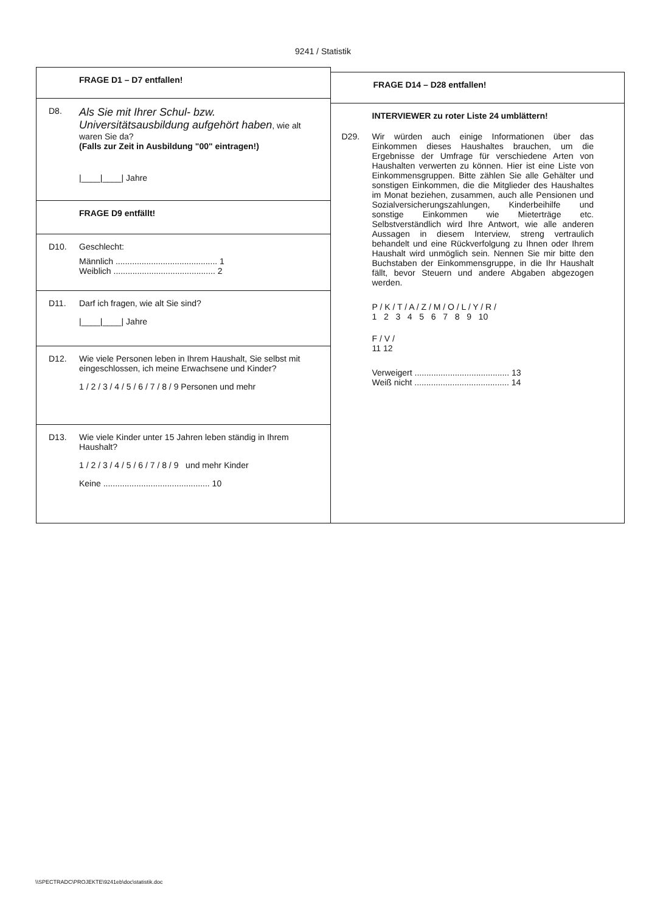9241 / Statistik
FRAGE D1 – D7 entfallen!
D8.
Als Sie mit Ihrer Schul- bzw. Universitätsausbildung aufgehört haben, wie alt waren Sie da?
(Falls zur Zeit in Ausbildung "00" eintragen!)
|____|____| Jahre
FRAGE D9 entfällt!
D10. Geschlecht:
Männlich ........................................... 1
Weiblich ........................................... 2
D11. Darf ich fragen, wie alt Sie sind?
|____|____| Jahre
D12. Wie viele Personen leben in Ihrem Haushalt, Sie selbst mit eingeschlossen, ich meine Erwachsene und Kinder?
1 / 2 / 3 / 4 / 5 / 6 / 7 / 8 / 9 Personen und mehr
D13. Wie viele Kinder unter 15 Jahren leben ständig in Ihrem Haushalt?
1 / 2 / 3 / 4 / 5 / 6 / 7 / 8 / 9 und mehr Kinder
Keine ............................................. 10
FRAGE D14 – D28 entfallen!
INTERVIEWER zu roter Liste 24 umblättern!
D29. Wir würden auch einige Informationen über das Einkommen dieses Haushaltes brauchen, um die Ergebnisse der Umfrage für verschiedene Arten von Haushalten verwerten zu können. Hier ist eine Liste von Einkommensgruppen. Bitte zählen Sie alle Gehälter und sonstigen Einkommen, die die Mitglieder des Haushaltes im Monat beziehen, zusammen, auch alle Pensionen und Sozialversicherungszahlungen, Kinderbeihilfe und sonstige Einkommen wie Mieterträge etc. Selbstverständlich wird Ihre Antwort, wie alle anderen Aussagen in diesem Interview, streng vertraulich behandelt und eine Rückverfolgung zu Ihnen oder Ihrem Haushalt wird unmöglich sein. Nennen Sie mir bitte den Buchstaben der Einkommensgruppe, in die Ihr Haushalt fällt, bevor Steuern und andere Abgaben abgezogen werden.
P / K / T / A / Z / M / O / L / Y / R /
1 2 3 4 5 6 7 8 9 10
F / V /
11 12
Verweigert ........................................ 13
Weiß nicht ........................................ 14
\\SPECTRADC\PROJEKTE\9241eb\doc\statistik.doc